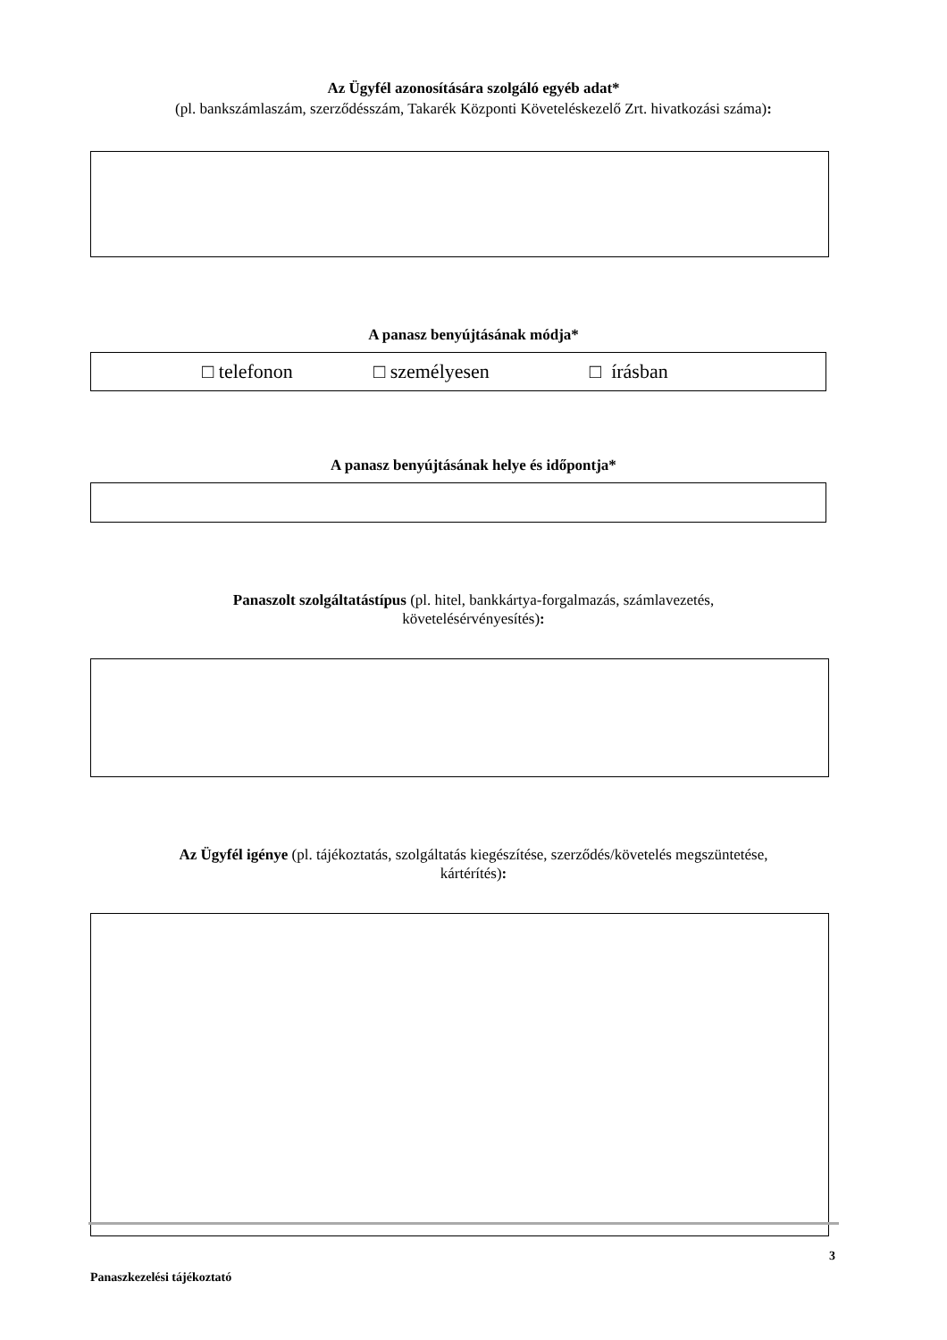Az Ügyfél azonosítására szolgáló egyéb adat*
(pl. bankszámlaszám, szerződésszám, Takarék Központi Követeléskezelő Zrt. hivatkozási száma):
A panasz benyújtásának módja*
□ telefonon □ szem­élyesen □ írásban
A panasz benyújtásának helye és időpontja*
Panaszolt szolgáltatástípus (pl. hitel, bankkártya-forgalmazás, számlavezetés,
követelésérvényesítés):
Az Ügyfél igénye (pl. tájékoztatás, szolgáltatás kiegészítése, szerződés/követelés megszüntetése,
kártérítés):
3
Panaszkezelési tájékoztató